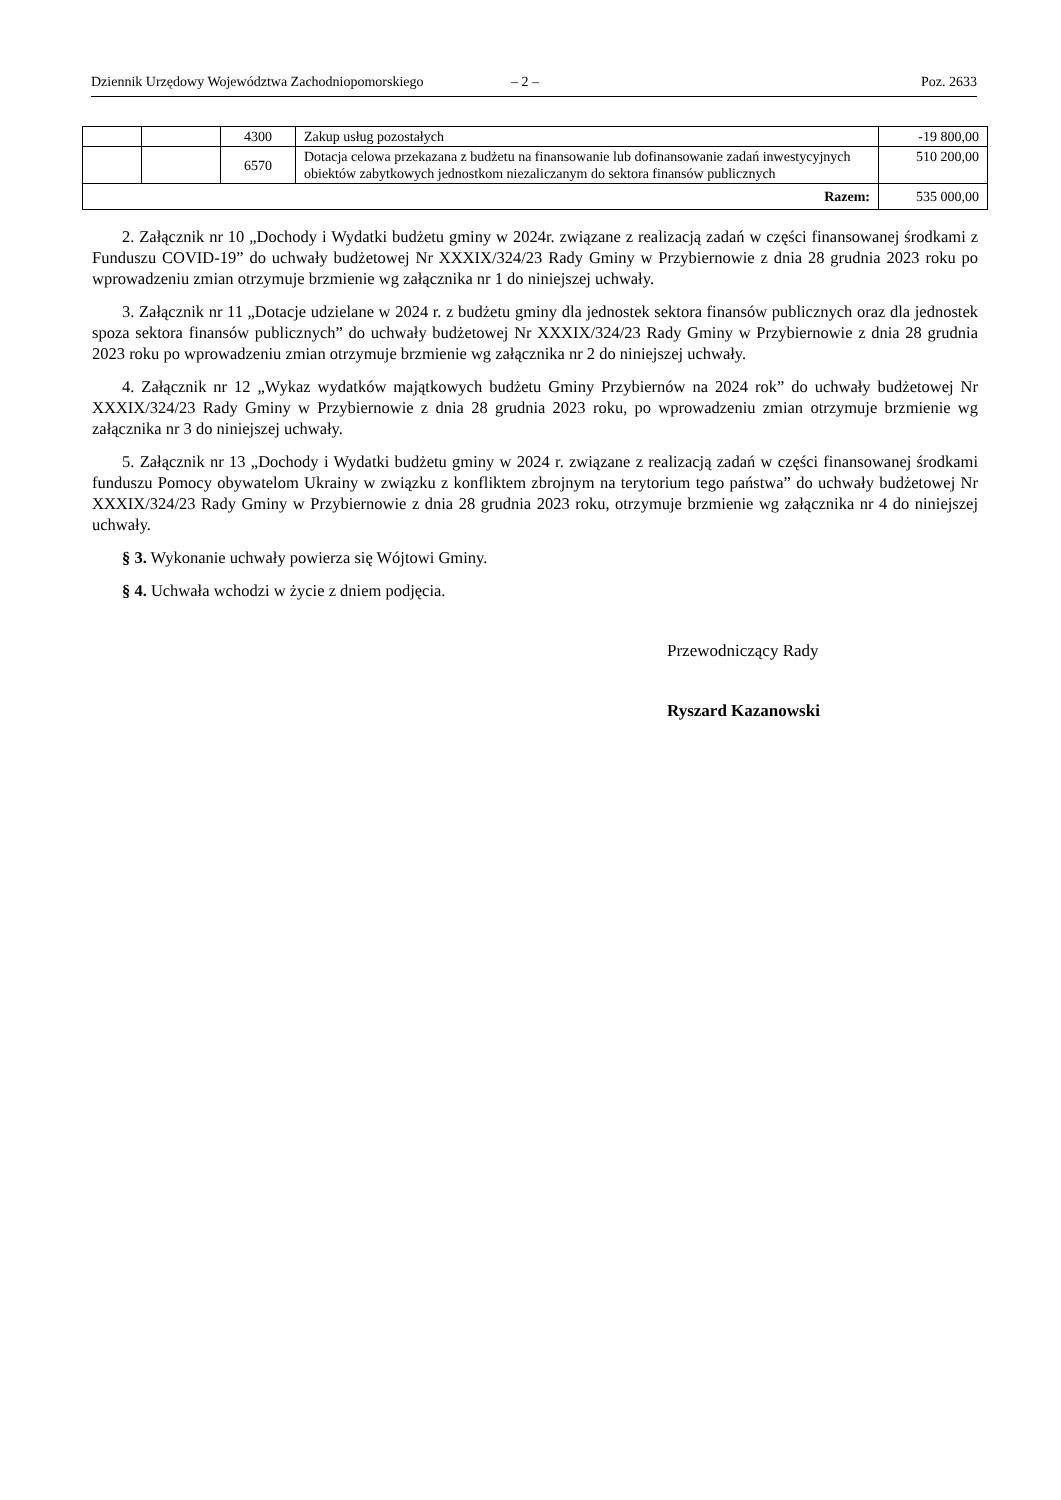Dziennik Urzędowy Województwa Zachodniopomorskiego – 2 – Poz. 2633
| | | 4300 | Zakup usług pozostałych | -19 800,00 |
| | | 6570 | Dotacja celowa przekazana z budżetu na finansowanie lub dofinansowanie zadań inwestycyjnych obiektów zabytkowych jednostkom niezaliczanym do sektora finansów publicznych | 510 200,00 |
| Razem: | | | | 535 000,00 |
2. Załącznik nr 10 „Dochody i Wydatki budżetu gminy w 2024r. związane z realizacją zadań w części finansowanej środkami z Funduszu COVID-19” do uchwały budżetowej Nr XXXIX/324/23 Rady Gminy w Przybiernowie z dnia 28 grudnia 2023 roku po wprowadzeniu zmian otrzymuje brzmienie wg załącznika nr 1 do niniejszej uchwały.
3. Załącznik nr 11 „Dotacje udzielane w 2024 r. z budżetu gminy dla jednostek sektora finansów publicznych oraz dla jednostek spoza sektora finansów publicznych” do uchwały budżetowej Nr XXXIX/324/23 Rady Gminy w Przybiernowie z dnia 28 grudnia 2023 roku po wprowadzeniu zmian otrzymuje brzmienie wg załącznika nr 2 do niniejszej uchwały.
4. Załącznik nr 12 „Wykaz wydatków majątkowych budżetu Gminy Przybiernów na 2024 rok” do uchwały budżetowej Nr XXXIX/324/23 Rady Gminy w Przybiernowie z dnia 28 grudnia 2023 roku, po wprowadzeniu zmian otrzymuje brzmienie wg załącznika nr 3 do niniejszej uchwały.
5. Załącznik nr 13 „Dochody i Wydatki budżetu gminy w 2024 r. związane z realizacją zadań w części finansowanej środkami funduszu Pomocy obywatelom Ukrainy w związku z konfliktem zbrojnym na terytorium tego państwa” do uchwały budżetowej Nr XXXIX/324/23 Rady Gminy w Przybiernowie z dnia 28 grudnia 2023 roku, otrzymuje brzmienie wg załącznika nr 4 do niniejszej uchwały.
§ 3. Wykonanie uchwały powierza się Wójtowi Gminy.
§ 4. Uchwała wchodzi w życie z dniem podjęcia.
Przewodniczący Rady
Ryszard Kazanowski